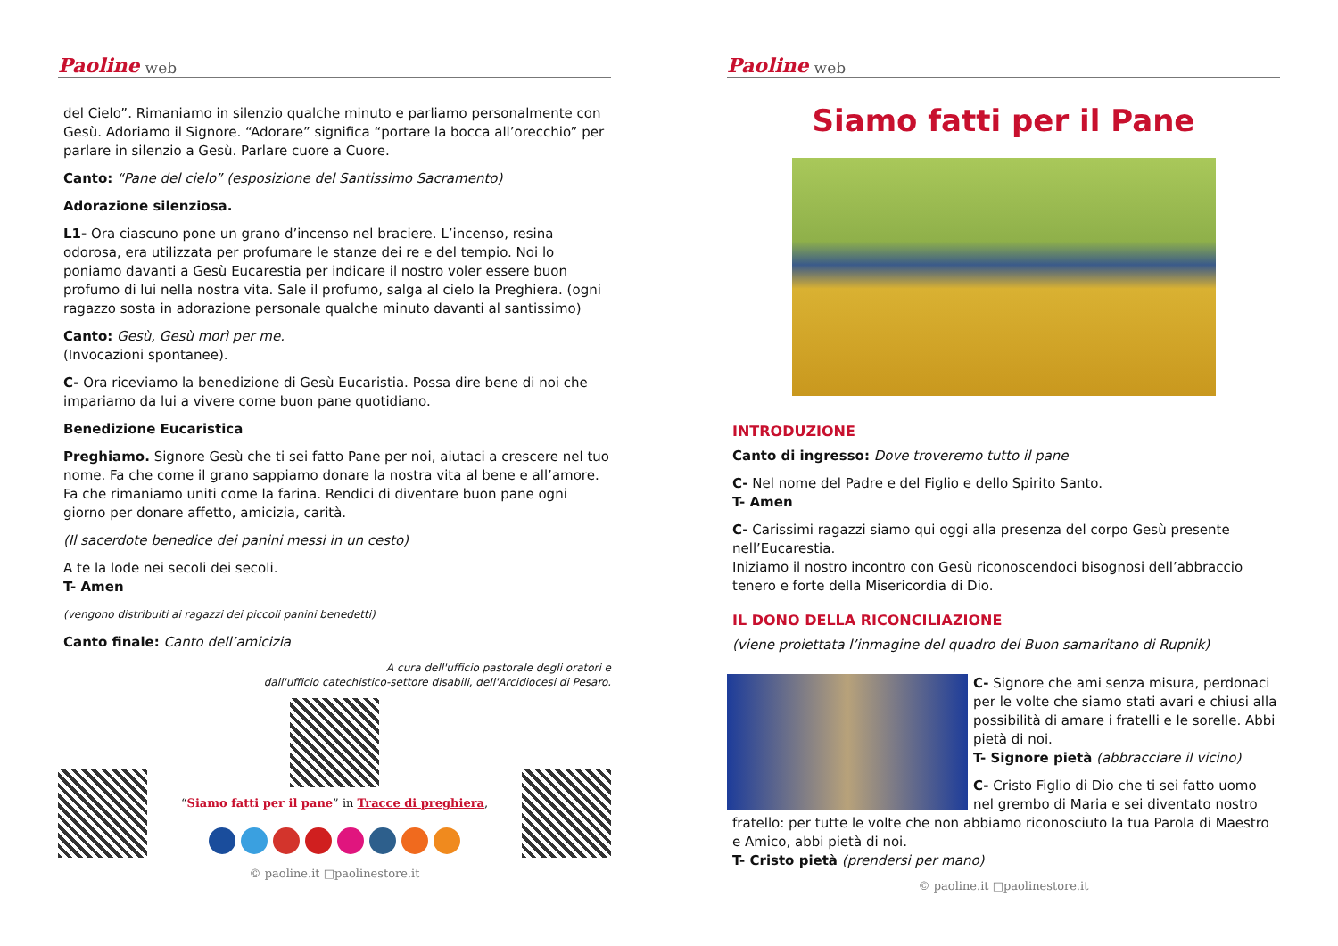Paoline web
del Cielo”. Rimaniamo in silenzio qualche minuto e parliamo personalmente con Gesù. Adoriamo il Signore. “Adorare” significa “portare la bocca all’orecchio” per parlare in silenzio a Gesù. Parlare cuore a Cuore.
Canto: “Pane del cielo” (esposizione del Santissimo Sacramento)
Adorazione silenziosa.
L1- Ora ciascuno pone un grano d’incenso nel braciere. L’incenso, resina odorosa, era utilizzata per profumare le stanze dei re e del tempio. Noi lo poniamo davanti a Gesù Eucarestia per indicare il nostro voler essere buon profumo di lui nella nostra vita. Sale il profumo, salga al cielo la Preghiera. (ogni ragazzo sosta in adorazione personale qualche minuto davanti al santissimo)
Canto: Gesù, Gesù morì per me.
(Invocazioni spontanee).
C- Ora riceviamo la benedizione di Gesù Eucaristia. Possa dire bene di noi che impariamo da lui a vivere come buon pane quotidiano.
Benedizione Eucaristica
Preghiamo. Signore Gesù che ti sei fatto Pane per noi, aiutaci a crescere nel tuo nome. Fa che come il grano sappiamo donare la nostra vita al bene e all’amore. Fa che rimaniamo uniti come la farina. Rendici di diventare buon pane ogni giorno per donare affetto, amicizia, carità.
(Il sacerdote benedice dei panini messi in un cesto)
A te la lode nei secoli dei secoli.
T- Amen
(vengono distribuiti ai ragazzi dei piccoli panini benedetti)
Canto finale: Canto dell’amicizia
A cura dell'ufficio pastorale degli oratori e
dall'ufficio catechistico-settore disabili, dell'Arcidiocesi di Pesaro.
“Siamo fatti per il pane” in Tracce di preghiera,
© paoline.it □paolinestore.it
Paoline web
Siamo fatti per il Pane
INTRODUZIONE
Canto di ingresso: Dove troveremo tutto il pane
C- Nel nome del Padre e del Figlio e dello Spirito Santo.
T- Amen
C- Carissimi ragazzi siamo qui oggi alla presenza del corpo Gesù presente nell’Eucarestia.
Iniziamo il nostro incontro con Gesù riconoscendoci bisognosi dell’abbraccio tenero e forte della Misericordia di Dio.
IL DONO DELLA RICONCILIAZIONE
(viene proiettata l’inmagine del quadro del Buon samaritano di Rupnik)
C- Signore che ami senza misura, perdonaci per le volte che siamo stati avari e chiusi alla possibilità di amare i fratelli e le sorelle. Abbi pietà di noi.
T- Signore pietà (abbracciare il vicino)
C- Cristo Figlio di Dio che ti sei fatto uomo nel grembo di Maria e sei diventato nostro fratello: per tutte le volte che non abbiamo riconosciuto la tua Parola di Maestro e Amico, abbi pietà di noi.
T- Cristo pietà (prendersi per mano)
© paoline.it □paolinestore.it